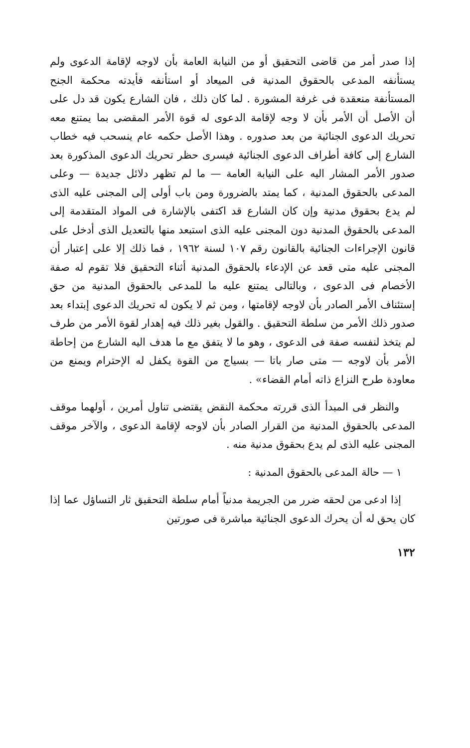إذا صدر أمر من قاضى التحقيق أو من النيابة العامة بأن لاوجه لإقامة الدعوى ولم يستأنفه المدعى بالحقوق المدنية فى الميعاد أو استأنفه فأيدته محكمة الجنح المستأنفة منعقدة فى غرفة المشورة . لما كان ذلك ، فان الشارع يكون قد دل على أن الأصل أن الأمر بأن لا وجه لإقامة الدعوى له قوة الأمر المقضى بما يمتنع معه تحريك الدعوى الجنائية من بعد صدوره . وهذا الأصل حكمه عام ينسحب فيه خطاب الشارع إلى كافة أطراف الدعوى الجنائية فيسرى حظر تحريك الدعوى المذكورة بعد صدور الأمر المشار اليه على النيابة العامة — ما لم تظهر دلائل جديدة — وعلى المدعى بالحقوق المدنية ، كما يمتد بالضرورة ومن باب أولى إلى المجنى عليه الذى لم يدع بحقوق مدنية وإن كان الشارع قد اكتفى بالإشارة فى المواد المتقدمة إلى المدعى بالحقوق المدنية دون المجنى عليه الذى استبعد منها بالتعديل الذى أدخل على قانون الإجراءات الجنائية بالقانون رقم ١٠٧ لسنة ١٩٦٢ ، فما ذلك إلا على إعتبار أن المجنى عليه متى قعد عن الإدعاء بالحقوق المدنية أثناء التحقيق فلا تقوم له صفة الأخصام فى الدعوى ، وبالتالى يمتنع عليه ما للمدعى بالحقوق المدنية من حق إستئناف الأمر الصادر بأن لاوجه لإقامتها ، ومن ثم لا يكون له تحريك الدعوى إبتداء بعد صدور ذلك الأمر من سلطة التحقيق . والقول بغير ذلك فيه إهدار لقوة الأمر من طرف لم يتخذ لنفسه صفة فى الدعوى ، وهو ما لا يتفق مع ما هدف اليه الشارع من إحاطة الأمر بأن لاوجه — متى صار باتا — بسياج من القوة يكفل له الإحترام ويمنع من معاودة طرح النزاع ذاته أمام القضاء» .
والنظر فى المبدأ الذى قررته محكمة النقض يقتضى تناول أمرين ، أولهما موقف المدعى بالحقوق المدنية من القرار الصادر بأن لاوجه لإقامة الدعوى ، والآخر موقف المجنى عليه الذى لم يدع بحقوق مدنية منه .
١ — حالة المدعى بالحقوق المدنية :
إذا ادعى من لحقه ضرر من الجريمة مدنياً أمام سلطة التحقيق ثار التساؤل عما إذا كان يحق له أن يحرك الدعوى الجنائية مباشرة فى صورتين
١٣٢